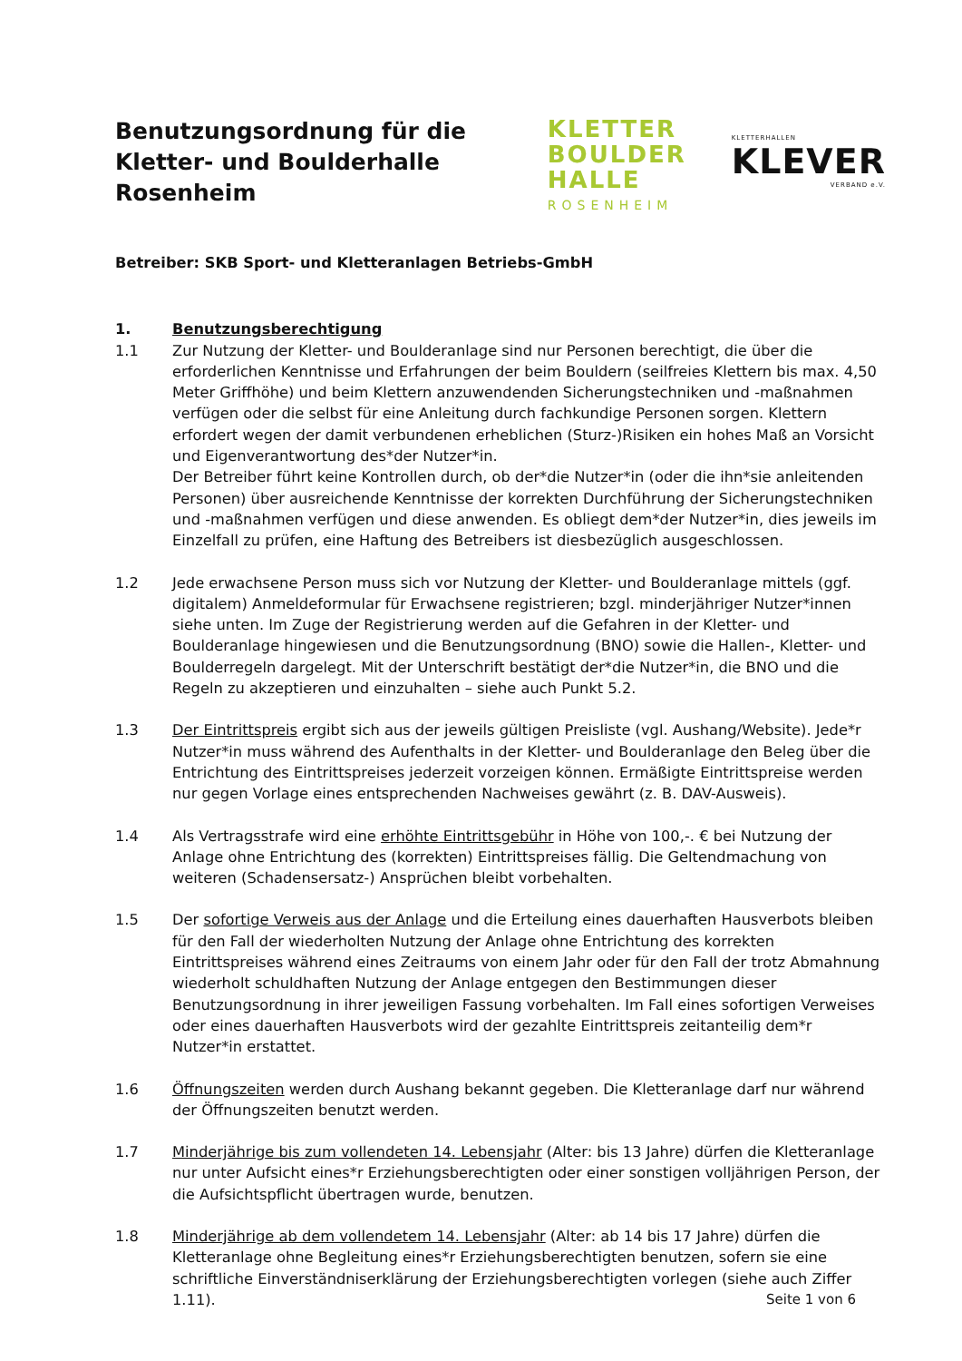Benutzungsordnung für die
Kletter- und Boulderhalle
Rosenheim
KLETTER
BOULDER
HALLE
ROSENHEIM
KLETTERHALLEN
KLEVER
VERBAND e.V.
Betreiber: SKB Sport- und Kletteranlagen Betriebs-GmbH
1. Benutzungsberechtigung
1.1 Zur Nutzung der Kletter- und Boulderanlage sind nur Personen berechtigt, die über die erforderlichen Kenntnisse und Erfahrungen der beim Bouldern (seilfreies Klettern bis max. 4,50 Meter Griffhöhe) und beim Klettern anzuwendenden Sicherungstechniken und -maßnahmen verfügen oder die selbst für eine Anleitung durch fachkundige Personen sorgen. Klettern erfordert wegen der damit verbundenen erheblichen (Sturz-)Risiken ein hohes Maß an Vorsicht und Eigenverantwortung des*der Nutzer*in.
Der Betreiber führt keine Kontrollen durch, ob der*die Nutzer*in (oder die ihn*sie anleitenden Personen) über ausreichende Kenntnisse der korrekten Durchführung der Sicherungstechniken und -maßnahmen verfügen und diese anwenden. Es obliegt dem*der Nutzer*in, dies jeweils im Einzelfall zu prüfen, eine Haftung des Betreibers ist diesbezüglich ausgeschlossen.
1.2 Jede erwachsene Person muss sich vor Nutzung der Kletter- und Boulderanlage mittels (ggf. digitalem) Anmeldeformular für Erwachsene registrieren; bzgl. minderjähriger Nutzer*innen siehe unten. Im Zuge der Registrierung werden auf die Gefahren in der Kletter- und Boulderanlage hingewiesen und die Benutzungsordnung (BNO) sowie die Hallen-, Kletter- und Boulderregeln dargelegt. Mit der Unterschrift bestätigt der*die Nutzer*in, die BNO und die Regeln zu akzeptieren und einzuhalten – siehe auch Punkt 5.2.
1.3 Der Eintrittspreis ergibt sich aus der jeweils gültigen Preisliste (vgl. Aushang/Website). Jede*r Nutzer*in muss während des Aufenthalts in der Kletter- und Boulderanlage den Beleg über die Entrichtung des Eintrittspreises jederzeit vorzeigen können. Ermäßigte Eintrittspreise werden nur gegen Vorlage eines entsprechenden Nachweises gewährt (z. B. DAV-Ausweis).
1.4 Als Vertragsstrafe wird eine erhöhte Eintrittsgebühr in Höhe von 100,-. € bei Nutzung der Anlage ohne Entrichtung des (korrekten) Eintrittspreises fällig. Die Geltendmachung von weiteren (Schadensersatz-) Ansprüchen bleibt vorbehalten.
1.5 Der sofortige Verweis aus der Anlage und die Erteilung eines dauerhaften Hausverbots bleiben für den Fall der wiederholten Nutzung der Anlage ohne Entrichtung des korrekten Eintrittspreises während eines Zeitraums von einem Jahr oder für den Fall der trotz Abmahnung wiederholt schuldhaften Nutzung der Anlage entgegen den Bestimmungen dieser Benutzungsordnung in ihrer jeweiligen Fassung vorbehalten. Im Fall eines sofortigen Verweises oder eines dauerhaften Hausverbots wird der gezahlte Eintrittspreis zeitanteilig dem*r Nutzer*in erstattet.
1.6 Öffnungszeiten werden durch Aushang bekannt gegeben. Die Kletteranlage darf nur während der Öffnungszeiten benutzt werden.
1.7 Minderjährige bis zum vollendeten 14. Lebensjahr (Alter: bis 13 Jahre) dürfen die Kletteranlage nur unter Aufsicht eines*r Erziehungsberechtigten oder einer sonstigen volljährigen Person, der die Aufsichtspflicht übertragen wurde, benutzen.
1.8 Minderjährige ab dem vollendetem 14. Lebensjahr (Alter: ab 14 bis 17 Jahre) dürfen die Kletteranlage ohne Begleitung eines*r Erziehungsberechtigten benutzen, sofern sie eine schriftliche Einverständniserklärung der Erziehungsberechtigten vorlegen (siehe auch Ziffer 1.11).
Seite 1 von 6